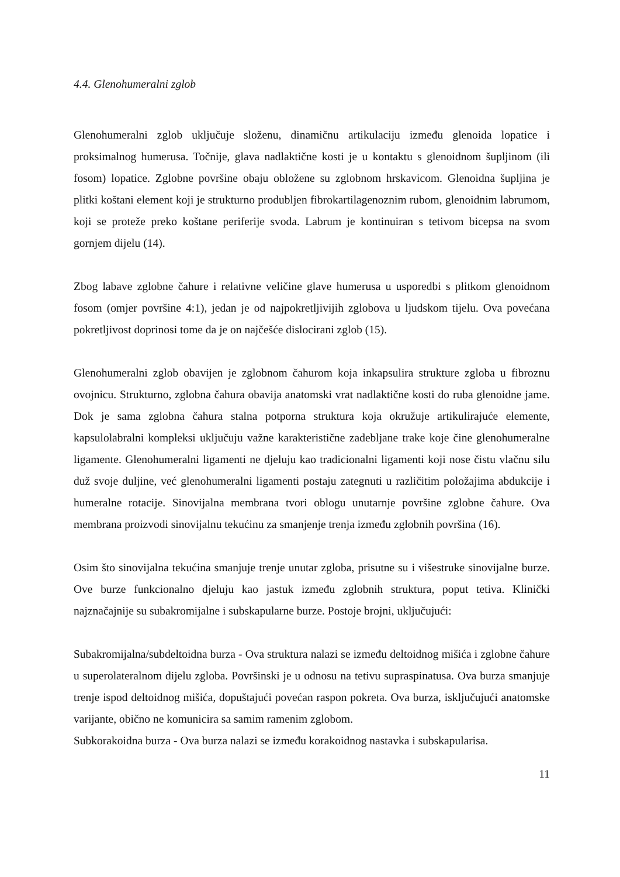4.4. Glenohumeralni zglob
Glenohumeralni zglob uključuje složenu, dinamičnu artikulaciju između glenoida lopatice i proksimalnog humerusa. Točnije, glava nadlaktične kosti je u kontaktu s glenoidnom šupljinom (ili fosom) lopatice. Zglobne površine obaju obložene su zglobnom hrskavicom. Glenoidna šupljina je plitki koštani element koji je strukturno produbljen fibrokartilagenoznim rubom, glenoidnim labrumom, koji se proteže preko koštane periferije svoda. Labrum je kontinuiran s tetivom bicepsa na svom gornjem dijelu (14).
Zbog labave zglobne čahure i relativne veličine glave humerusa u usporedbi s plitkom glenoidnom fosom (omjer površine 4:1), jedan je od najpokretljivijih zglobova u ljudskom tijelu. Ova povećana pokretljivost doprinosi tome da je on najčešće dislocirani zglob (15).
Glenohumeralni zglob obavijen je zglobnom čahurom koja inkapsulira strukture zgloba u fibroznu ovojnicu. Strukturno, zglobna čahura obavija anatomski vrat nadlaktične kosti do ruba glenoidne jame. Dok je sama zglobna čahura stalna potporna struktura koja okružuje artikulirajuće elemente, kapsulolabralni kompleksi uključuju važne karakteristične zadebljane trake koje čine glenohumeralne ligamente. Glenohumeralni ligamenti ne djeluju kao tradicionalni ligamenti koji nose čistu vlačnu silu duž svoje duljine, već glenohumeralni ligamenti postaju zategnuti u različitim položajima abdukcije i humeralne rotacije. Sinovijalna membrana tvori oblogu unutarnje površine zglobne čahure. Ova membrana proizvodi sinovijalnu tekućinu za smanjenje trenja između zglobnih površina (16).
Osim što sinovijalna tekućina smanjuje trenje unutar zgloba, prisutne su i višestruke sinovijalne burze. Ove burze funkcionalno djeluju kao jastuk između zglobnih struktura, poput tetiva. Klinički najznačajnije su subakromijalne i subskapularne burze. Postoje brojni, uključujući:
Subakromijalna/subdeltoidna burza - Ova struktura nalazi se između deltoidnog mišića i zglobne čahure u superolateralnom dijelu zgloba. Površinski je u odnosu na tetivu supraspinatusa. Ova burza smanjuje trenje ispod deltoidnog mišića, dopuštajući povećan raspon pokreta. Ova burza, isključujući anatomske varijante, obično ne komunicira sa samim ramenim zglobom.
Subkorakoidna burza - Ova burza nalazi se između korakoidnog nastavka i subskapularisa.
11